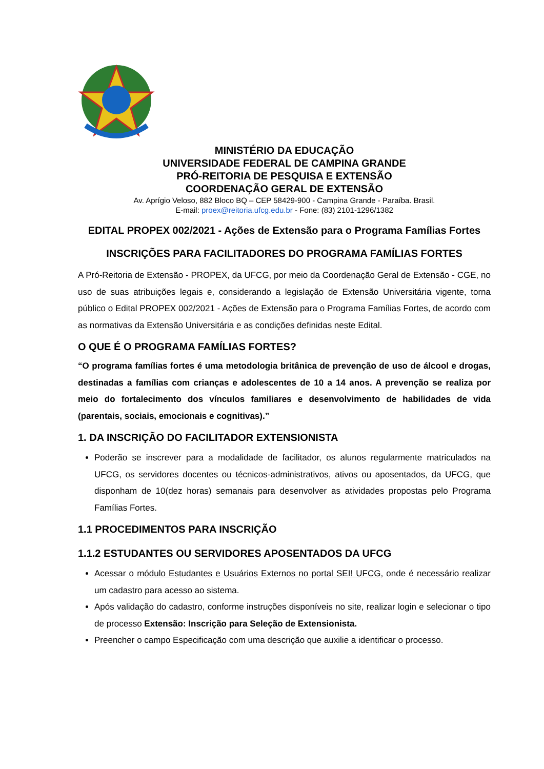MINISTÉRIO DA EDUCAÇÃO
UNIVERSIDADE FEDERAL DE CAMPINA GRANDE
PRÓ-REITORIA DE PESQUISA E EXTENSÃO
COORDENAÇÃO GERAL DE EXTENSÃO
Av. Aprígio Veloso, 882 Bloco BQ – CEP 58429-900 - Campina Grande - Paraíba. Brasil.
E-mail: proex@reitoria.ufcg.edu.br - Fone: (83) 2101-1296/1382
EDITAL PROPEX 002/2021 - Ações de Extensão para o Programa Famílias Fortes
INSCRIÇÕES PARA FACILITADORES DO PROGRAMA FAMÍLIAS FORTES
A Pró-Reitoria de Extensão - PROPEX, da UFCG, por meio da Coordenação Geral de Extensão - CGE, no uso de suas atribuições legais e, considerando a legislação de Extensão Universitária vigente, torna público o Edital PROPEX 002/2021 - Ações de Extensão para o Programa Famílias Fortes, de acordo com as normativas da Extensão Universitária e as condições definidas neste Edital.
O QUE É O PROGRAMA FAMÍLIAS FORTES?
“O programa famílias fortes é uma metodologia britânica de prevenção de uso de álcool e drogas, destinadas a famílias com crianças e adolescentes de 10 a 14 anos. A prevenção se realiza por meio do fortalecimento dos vínculos familiares e desenvolvimento de habilidades de vida (parentais, sociais, emocionais e cognitivas).”
1. DA INSCRIÇÃO DO FACILITADOR EXTENSIONISTA
Poderão se inscrever para a modalidade de facilitador, os alunos regularmente matriculados na UFCG, os servidores docentes ou técnicos-administrativos, ativos ou aposentados, da UFCG, que disponham de 10(dez horas) semanais para desenvolver as atividades propostas pelo Programa Famílias Fortes.
1.1 PROCEDIMENTOS PARA INSCRIÇÃO
1.1.2 ESTUDANTES OU SERVIDORES APOSENTADOS DA UFCG
Acessar o módulo Estudantes e Usuários Externos no portal SEI! UFCG, onde é necessário realizar um cadastro para acesso ao sistema.
Após validação do cadastro, conforme instruções disponíveis no site, realizar login e selecionar o tipo de processo Extensão: Inscrição para Seleção de Extensionista.
Preencher o campo Especificação com uma descrição que auxilie a identificar o processo.